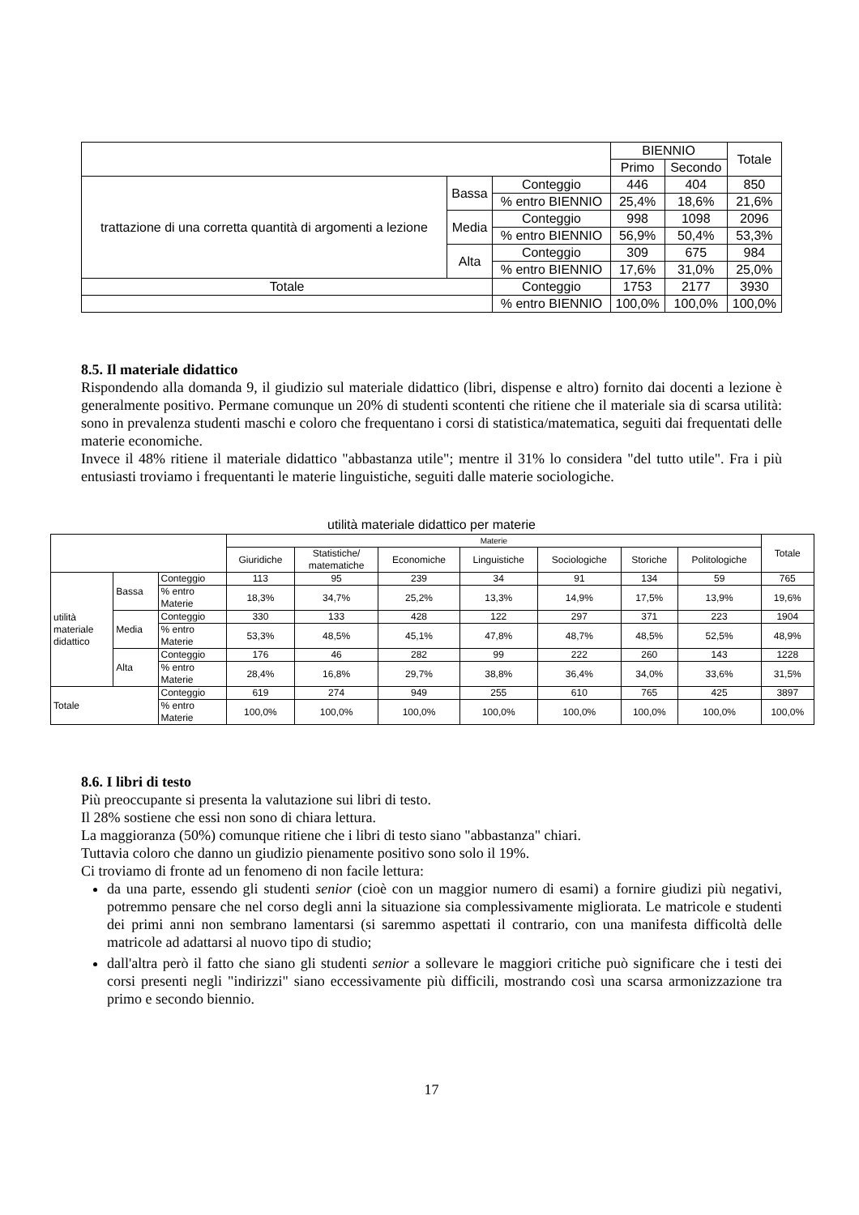| | | | BIENNIO | | Totale |
| --- | --- | --- | --- | --- | --- |
| | | | Primo | Secondo | |
| trattazione di una corretta quantità di argomenti a lezione | Bassa | Conteggio | 446 | 404 | 850 |
| | | % entro BIENNIO | 25,4% | 18,6% | 21,6% |
| | Media | Conteggio | 998 | 1098 | 2096 |
| | | % entro BIENNIO | 56,9% | 50,4% | 53,3% |
| | Alta | Conteggio | 309 | 675 | 984 |
| | | % entro BIENNIO | 17,6% | 31,0% | 25,0% |
| Totale | | Conteggio | 1753 | 2177 | 3930 |
| | | % entro BIENNIO | 100,0% | 100,0% | 100,0% |
8.5. Il materiale didattico
Rispondendo alla domanda 9, il giudizio sul materiale didattico (libri, dispense e altro) fornito dai docenti a lezione è generalmente positivo. Permane comunque un 20% di studenti scontenti che ritiene che il materiale sia di scarsa utilità: sono in prevalenza studenti maschi e coloro che frequentano i corsi di statistica/matematica, seguiti dai frequentati delle materie economiche.
Invece il 48% ritiene il materiale didattico "abbastanza utile"; mentre il 31% lo considera "del tutto utile". Fra i più entusiasti troviamo i frequentanti le materie linguistiche, seguiti dalle materie sociologiche.
utilità materiale didattico per materie
| | | | Materie | | | | | | | Totale |
| --- | --- | --- | --- | --- | --- | --- | --- | --- | --- | --- |
| | | | Giuridiche | Statistiche/ matematiche | Economiche | Linguistiche | Sociologiche | Storiche | Politologiche | |
| utilità materiale didattico | Bassa | Conteggio | 113 | 95 | 239 | 34 | 91 | 134 | 59 | 765 |
| | | % entro Materie | 18,3% | 34,7% | 25,2% | 13,3% | 14,9% | 17,5% | 13,9% | 19,6% |
| | Media | Conteggio | 330 | 133 | 428 | 122 | 297 | 371 | 223 | 1904 |
| | | % entro Materie | 53,3% | 48,5% | 45,1% | 47,8% | 48,7% | 48,5% | 52,5% | 48,9% |
| | Alta | Conteggio | 176 | 46 | 282 | 99 | 222 | 260 | 143 | 1228 |
| | | % entro Materie | 28,4% | 16,8% | 29,7% | 38,8% | 36,4% | 34,0% | 33,6% | 31,5% |
| Totale | | Conteggio | 619 | 274 | 949 | 255 | 610 | 765 | 425 | 3897 |
| | | % entro Materie | 100,0% | 100,0% | 100,0% | 100,0% | 100,0% | 100,0% | 100,0% | 100,0% |
8.6. I libri di testo
Più preoccupante si presenta la valutazione sui libri di testo.
Il 28% sostiene che essi non sono di chiara lettura.
La maggioranza (50%) comunque ritiene che i libri di testo siano "abbastanza" chiari.
Tuttavia coloro che danno un giudizio pienamente positivo sono solo il 19%.
Ci troviamo di fronte ad un fenomeno di non facile lettura:
da una parte, essendo gli studenti senior (cioè con un maggior numero di esami) a fornire giudizi più negativi, potremmo pensare che nel corso degli anni la situazione sia complessivamente migliorata. Le matricole e studenti dei primi anni non sembrano lamentarsi (si saremmo aspettati il contrario, con una manifesta difficoltà delle matricole ad adattarsi al nuovo tipo di studio;
dall'altra però il fatto che siano gli studenti senior a sollevare le maggiori critiche può significare che i testi dei corsi presenti negli "indirizzi" siano eccessivamente più difficili, mostrando così una scarsa armonizzazione tra primo e secondo biennio.
17